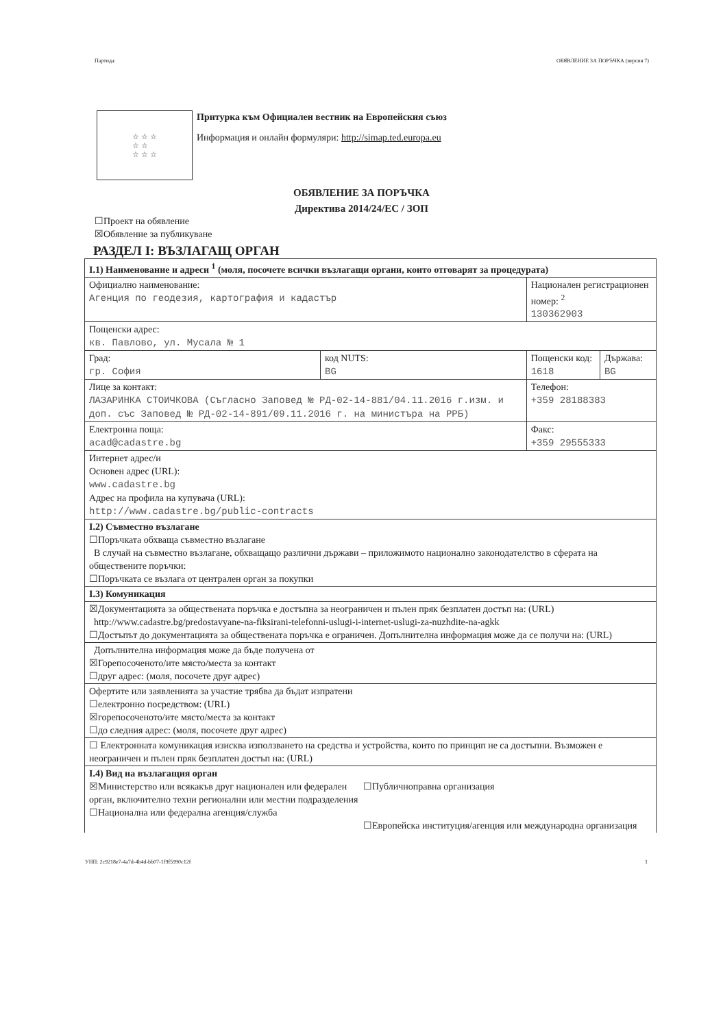Партида: ОБЯВЛЕНИЕ ЗА ПОРЪЧКА (версия 7)
☆ ☆ ☆
☆ ☆
☆ ☆ ☆
Притурка към Официален вестник на Европейския съюз
Информация и онлайн формуляри: http://simap.ted.europa.eu
ОБЯВЛЕНИЕ ЗА ПОРЪЧКА
Директива 2014/24/ЕС / ЗОП
☐Проект на обявление
☒Обявление за публикуване
РАЗДЕЛ I: ВЪЗЛАГАЩ ОРГАН
| I.1) Наименование и адреси <sup>1</sup> (моля, посочете всички възлагащи органи, които отговарят за процедурата) | | | |
| Официално наименование: Агенция по геодезия, картография и кадастър | | Национален регистрационен номер: <sup>2</sup> 130362903 | |
| Пощенски адрес: кв. Павлово, ул. Мусала № 1 | | | |
| Град: гр. София | код NUTS: BG | Пощенски код: 1618 | Държава: BG |
| Лице за контакт: ЛАЗАРИНКА СТОИЧКОВА (Съгласно Заповед № РД-02-14-881/04.11.2016 г.изм. и доп. със Заповед № РД-02-14-891/09.11.2016 г. на министъра на РРБ) | | Телефон: +359 28188383 | |
| Електронна поща: acad@cadastre.bg | | Факс: +359 29555333 | |
| Интернет адрес/и Основен адрес (URL): www.cadastre.bg Адрес на профила на купувача (URL): http://www.cadastre.bg/public-contracts | | | |
| I.2) Съвместно възлагане ☐Поръчката обхваща съвместно възлагане В случай на съвместно възлагане, обхващащо различни държави – приложимото национално законодателство в сферата на обществените поръчки: ☐Поръчката се възлага от централен орган за покупки | | | |
| I.3) Комуникация | | | |
| ☒Документацията за обществената поръчка е достъпна за неограничен и пълен пряк безплатен достъп на: (URL) http://www.cadastre.bg/predostavyane-na-fiksirani-telefonni-uslugi-i-internet-uslugi-za-nuzhdite-na-agkk ☐Достъпът до документацията за обществената поръчка е ограничен. Допълнителна информация може да се получи на: (URL) | | | |
| Допълнителна информация може да бъде получена от ☒Горепосоченото/ите място/места за контакт ☐друг адрес: (моля, посочете друг адрес) | | | |
| Офертите или заявленията за участие трябва да бъдат изпратени ☐електронно посредством: (URL) ☒горепосоченото/ите място/места за контакт ☐до следния адрес: (моля, посочете друг адрес) | | | |
| ☐ Електронната комуникация изисква използването на средства и устройства, които по принцип не са достъпни. Възможен е неограничен и пълен пряк безплатен достъп на: (URL) | | | |
| I.4) Вид на възлагащия орган ☒Министерство или всякакъв друг национален или федерален орган, включително техни регионални или местни подразделения ☐Национална или федерална агенция/служба ☐Публичноправна организация ☐Европейска институция/агенция или международна организация | | | |
УНП: 2c9218e7-4a7d-4b4d-bb07-1f9f5990c12f 1